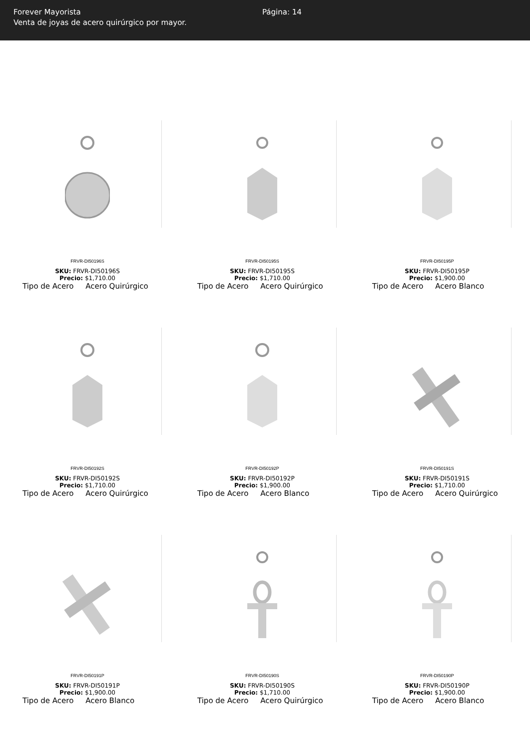Forever Mayorista
Venta de joyas de acero quirúrgico por mayor.
Página: 14
FRVR-DI50196S
SKU: FRVR-DI50196S
Precio: $1,710.00
Tipo de Acero Acero Quirúrgico
FRVR-DI50195S
SKU: FRVR-DI50195S
Precio: $1,710.00
Tipo de Acero Acero Quirúrgico
FRVR-DI50195P
SKU: FRVR-DI50195P
Precio: $1,900.00
Tipo de Acero Acero Blanco
FRVR-DI50192S
SKU: FRVR-DI50192S
Precio: $1,710.00
Tipo de Acero Acero Quirúrgico
FRVR-DI50192P
SKU: FRVR-DI50192P
Precio: $1,900.00
Tipo de Acero Acero Blanco
FRVR-DI50191S
SKU: FRVR-DI50191S
Precio: $1,710.00
Tipo de Acero Acero Quirúrgico
FRVR-DI50191P
SKU: FRVR-DI50191P
Precio: $1,900.00
Tipo de Acero Acero Blanco
FRVR-DI50190S
SKU: FRVR-DI50190S
Precio: $1,710.00
Tipo de Acero Acero Quirúrgico
FRVR-DI50190P
SKU: FRVR-DI50190P
Precio: $1,900.00
Tipo de Acero Acero Blanco